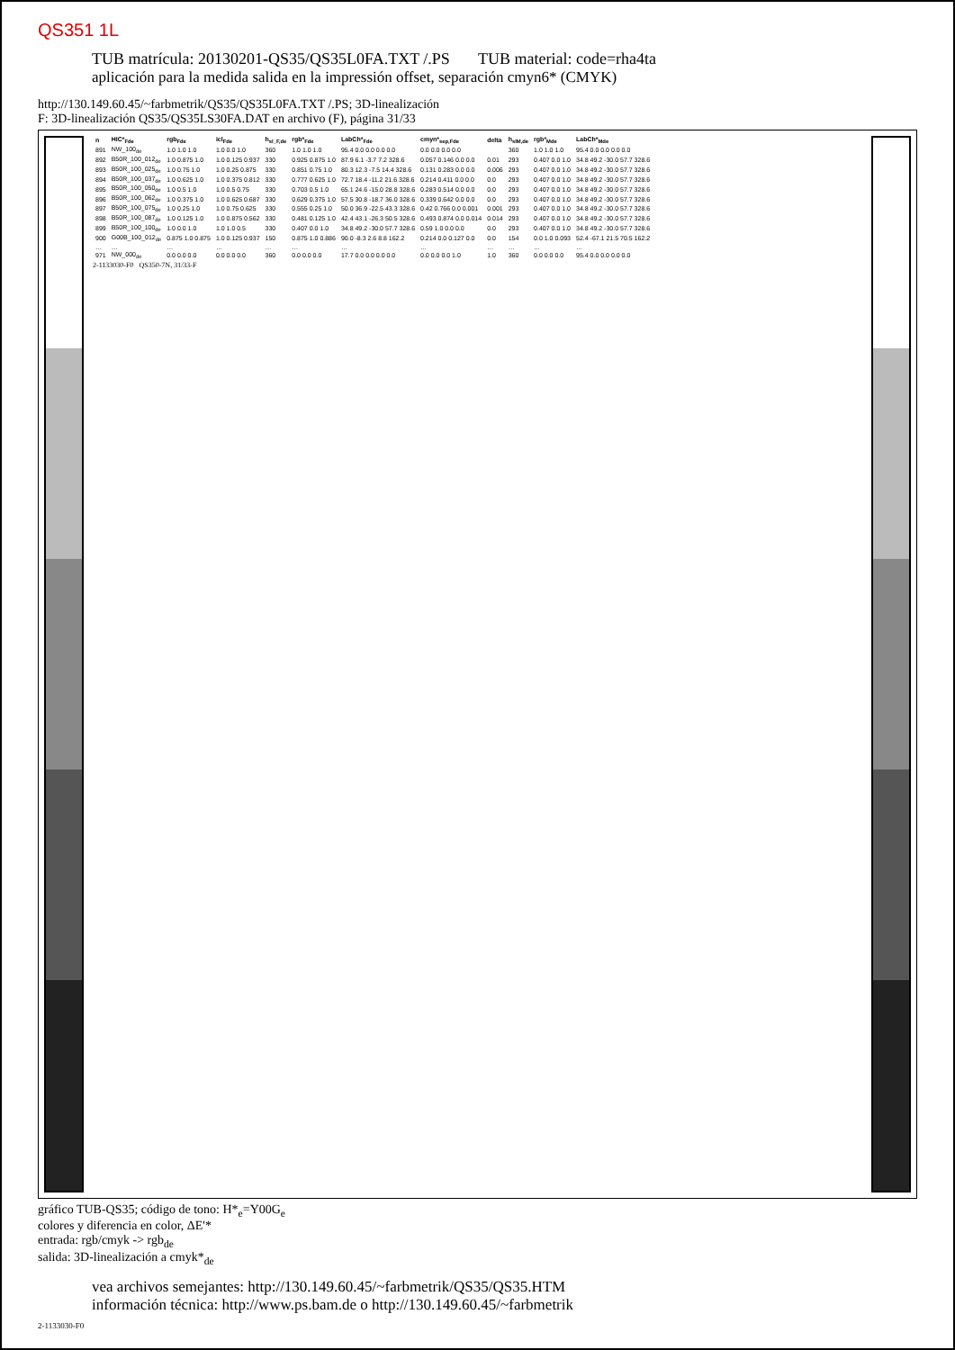QS351 1L
TUB matrícula: 20130201-QS35/QS35L0FA.TXT /.PS TUB material: code=rha4ta
aplicación para la medida salida en la impressión offset, separación cmyn6* (CMYK)
http://130.149.60.45/~farbmetrik/QS35/QS35L0FA.TXT /.PS; 3D-linealización
F: 3D-linealización QS35/QS35LS30FA.DAT en archivo (F), página 31/33
| n | HIC*<sub>Fde</sub> | rgb<sub>Fde</sub> | icl<sub>Fde</sub> | h<sub>sl_F,de</sub> | rgb*<sub>Fde</sub> | LabCh*<sub>Fde</sub> | cmyn*<sub>sep,Fde</sub> | delta | h<sub>slM,de</sub> | rgb*<sub>Mde</sub> | LabCh*<sub>Mde</sub> |
| --- | --- | --- | --- | --- | --- | --- | --- | --- | --- | --- | --- |
| 891 | NW_100<sub>de</sub> | 1.0 1.0 1.0 | 1.0 0.0 1.0 | 360 | 1.0 1.0 1.0 | 95.4 0.0 0.0 0.0 0.0 | 0.0 0.0 0.0 0.0 | | 360 | 1.0 1.0 1.0 | 95.4 0.0 0.0 0.0 0.0 |
| 892 | B50R_100_012<sub>de</sub> | 1.0 0.875 1.0 | 1.0 0.125 0.937 | 330 | 0.925 0.875 1.0 | 87.9 6.1 -3.7 7.2 328.6 | 0.057 0.146 0.0 0.0 | 0.01 | 293 | 0.407 0.0 1.0 | 34.8 49.2 -30.0 57.7 328.6 |
| 893 | B50R_100_025<sub>de</sub> | 1.0 0.75 1.0 | 1.0 0.25 0.875 | 330 | 0.851 0.75 1.0 | 80.3 12.3 -7.5 14.4 328.6 | 0.131 0.283 0.0 0.0 | 0.006 | 293 | 0.407 0.0 1.0 | 34.8 49.2 -30.0 57.7 328.6 |
| 894 | B50R_100_037<sub>de</sub> | 1.0 0.625 1.0 | 1.0 0.375 0.812 | 330 | 0.777 0.625 1.0 | 72.7 18.4 -11.2 21.6 328.6 | 0.214 0.411 0.0 0.0 | 0.0 | 293 | 0.407 0.0 1.0 | 34.8 49.2 -30.0 57.7 328.6 |
| 895 | B50R_100_050<sub>de</sub> | 1.0 0.5 1.0 | 1.0 0.5 0.75 | 330 | 0.703 0.5 1.0 | 65.1 24.6 -15.0 28.8 328.6 | 0.283 0.514 0.0 0.0 | 0.0 | 293 | 0.407 0.0 1.0 | 34.8 49.2 -30.0 57.7 328.6 |
| 896 | B50R_100_062<sub>de</sub> | 1.0 0.375 1.0 | 1.0 0.625 0.687 | 330 | 0.629 0.375 1.0 | 57.5 30.8 -18.7 36.0 328.6 | 0.339 0.642 0.0 0.0 | 0.0 | 293 | 0.407 0.0 1.0 | 34.8 49.2 -30.0 57.7 328.6 |
| 897 | B50R_100_075<sub>de</sub> | 1.0 0.25 1.0 | 1.0 0.75 0.625 | 330 | 0.555 0.25 1.0 | 50.0 36.9 -22.5 43.3 328.6 | 0.42 0.766 0.0 0.001 | 0.001 | 293 | 0.407 0.0 1.0 | 34.8 49.2 -30.0 57.7 328.6 |
| 898 | B50R_100_087<sub>de</sub> | 1.0 0.125 1.0 | 1.0 0.875 0.562 | 330 | 0.481 0.125 1.0 | 42.4 43.1 -26.3 50.5 328.6 | 0.493 0.874 0.0 0.014 | 0.014 | 293 | 0.407 0.0 1.0 | 34.8 49.2 -30.0 57.7 328.6 |
| 899 | B50R_100_100<sub>de</sub> | 1.0 0.0 1.0 | 1.0 1.0 0.5 | 330 | 0.407 0.0 1.0 | 34.8 49.2 -30.0 57.7 328.6 | 0.59 1.0 0.0 0.0 | 0.0 | 293 | 0.407 0.0 1.0 | 34.8 49.2 -30.0 57.7 328.6 |
| 900 | G00B_100_012<sub>de</sub> | 0.875 1.0 0.875 | 1.0 0.125 0.937 | 150 | 0.875 1.0 0.886 | 90.0 -8.3 2.6 8.8 162.2 | 0.214 0.0 0.127 0.0 | 0.0 | 154 | 0.0 1.0 0.093 | 52.4 -67.1 21.5 70.5 162.2 |
| … | … | … | … | … | … | … | … | … | … | … | … |
| 971 | NW_000<sub>de</sub> | 0.0 0.0 0.0 | 0.0 0.0 0.0 | 360 | 0.0 0.0 0.0 | 17.7 0.0 0.0 0.0 0.0 | 0.0 0.0 0.0 1.0 | 1.0 | 360 | 0.0 0.0 0.0 | 95.4 0.0 0.0 0.0 0.0 |
2-1133030-F0 QS350-7N, 31/33-F
gráfico TUB-QS35; código de tono: H*<sub>e</sub>=Y00G<sub>e</sub>
colores y diferencia en color, ΔE'*
entrada: rgb/cmyk -> rgb<sub>de</sub>
salida: 3D-linealización a cmyk*<sub>de</sub>
vea archivos semejantes: http://130.149.60.45/~farbmetrik/QS35/QS35.HTM
información técnica: http://www.ps.bam.de o http://130.149.60.45/~farbmetrik
2-1133030-F0